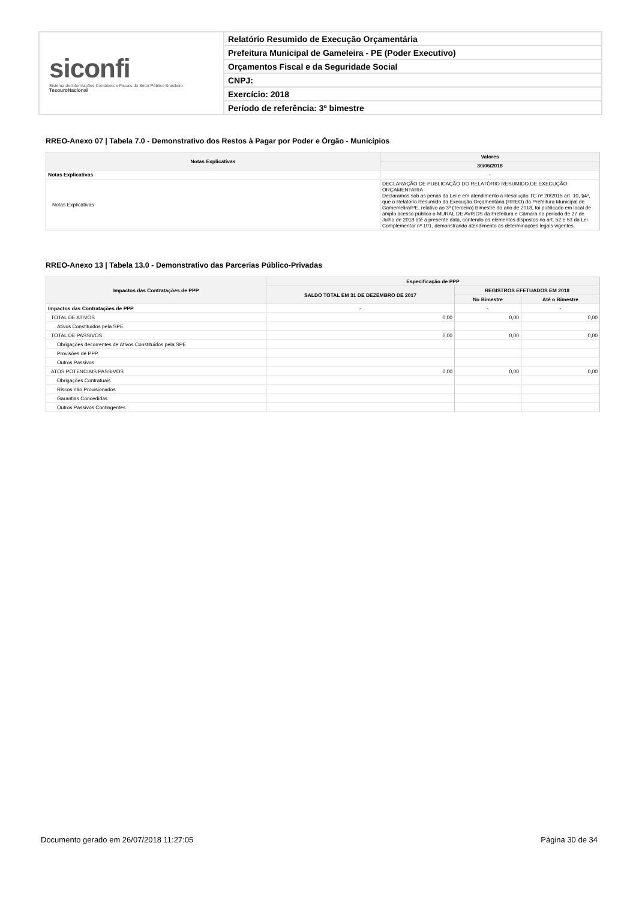siconfi
Sistema de Informações Contábeis e Fiscais do Setor Público Brasileiro
TesouroNacional
Relatório Resumido de Execução Orçamentária
Prefeitura Municipal de Gameleira - PE (Poder Executivo)
Orçamentos Fiscal e da Seguridade Social
CNPJ:
Exercício: 2018
Período de referência: 3º bimestre
RREO-Anexo 07 | Tabela 7.0 - Demonstrativo dos Restos à Pagar por Poder e Órgão - Municípios
| Notas Explicativas | Valores |
| --- | --- |
| | 30/06/2018 |
| Notas Explicativas | - |
| Notas Explicativas | DECLARAÇÃO DE PUBLICAÇÃO DO RELATÓRIO RESUMIDO DE EXECUÇÃO ORÇAMENTARIA Declaramos sob as penas da Lei e em atendimento a Resolução TC nº 20/2015 art. 10, §4º, que o Relatório Resumido da Execução Orçamentária (RREO) da Prefeitura Municipal de Gamemelira/PE, relativo ao 3º (Terceiro) Bimestre do ano de 2018, foi publicado em local de amplo acesso público o MURAL DE AVISOS da Prefeitura e Câmara no período de 27 de Julho de 2018 até a presente data, contendo os elementos dispostos no art. 52 e 53 da Lei Complementar nº 101, demonstrando atendimento às determinações legais vigentes. |
RREO-Anexo 13 | Tabela 13.0 - Demonstrativo das Parcerias Público-Privadas
| Impactos das Contratações de PPP | Especificação de PPP | | |
| --- | --- | --- | --- |
| | SALDO TOTAL EM 31 DE DEZEMBRO DE 2017 | REGISTROS EFETUADOS EM 2018 | |
| | | No Bimestre | Até o Bimestre |
| Impactos das Contratações de PPP | - | - | - |
| TOTAL DE ATIVOS | 0,00 | 0,00 | 0,00 |
| Ativos Constituídos pela SPE | | | |
| TOTAL DE PASSIVOS | 0,00 | 0,00 | 0,00 |
| Obrigações decorrentes de Ativos Constituídos pela SPE | | | |
| Provisões de PPP | | | |
| Outros Passivos | | | |
| ATOS POTENCIAIS PASSIVOS | 0,00 | 0,00 | 0,00 |
| Obrigações Contratuais | | | |
| Riscos não Provisionados | | | |
| Garantias Concedidas | | | |
| Outros Passivos Contingentes | | | |
Documento gerado em 26/07/2018 11:27:05 Página 30 de 34